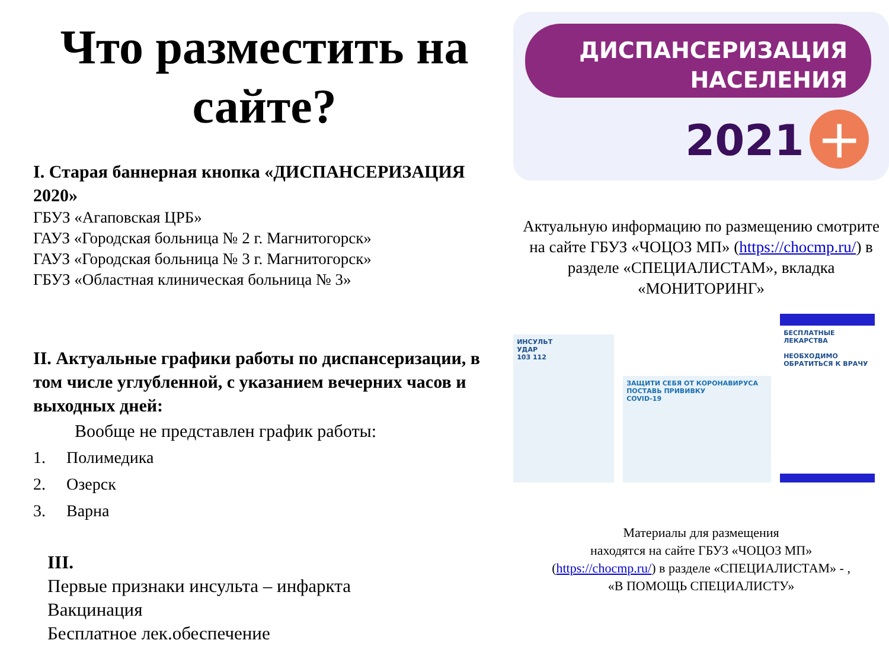Что разместить на сайте?
I. Старая баннерная кнопка «ДИСПАНСЕРИЗАЦИЯ 2020»
ГБУЗ «Агаповская ЦРБ»
ГАУЗ «Городская больница № 2 г. Магнитогорск»
ГАУЗ «Городская больница № 3 г. Магнитогорск»
ГБУЗ «Областная клиническая больница № 3»
II. Актуальные графики работы по диспансеризации, в том числе углубленной, с указанием вечерних часов и выходных дней:
Вообще не представлен график работы:
1. Полимедика
2. Озерск
3. Варна
III.
Первые признаки инсульта – инфаркта
Вакцинация
Бесплатное лек.обеспечение
ДИСПАНСЕРИЗАЦИЯ
НАСЕЛЕНИЯ
2021 +
Актуальную информацию по размещению смотрите на сайте ГБУЗ «ЧОЦОЗ МП» (https://chocmp.ru/) в разделе «СПЕЦИАЛИСТАМ», вкладка «МОНИТОРИНГ»
ИНСУЛЬТ
УДАР
103 112
ЗАЩИТИ СЕБЯ ОТ КОРОНАВИРУСА
ПОСТАВЬ ПРИВИВКУ
COVID-19
БЕСПЛАТНЫЕ ЛЕКАРСТВА
НЕОБХОДИМО ОБРАТИТЬСЯ К ВРАЧУ
Материалы для размещения
находятся на сайте ГБУЗ «ЧОЦОЗ МП»
(https://chocmp.ru/) в разделе «СПЕЦИАЛИСТАМ» - ,
«В ПОМОЩЬ СПЕЦИАЛИСТУ»